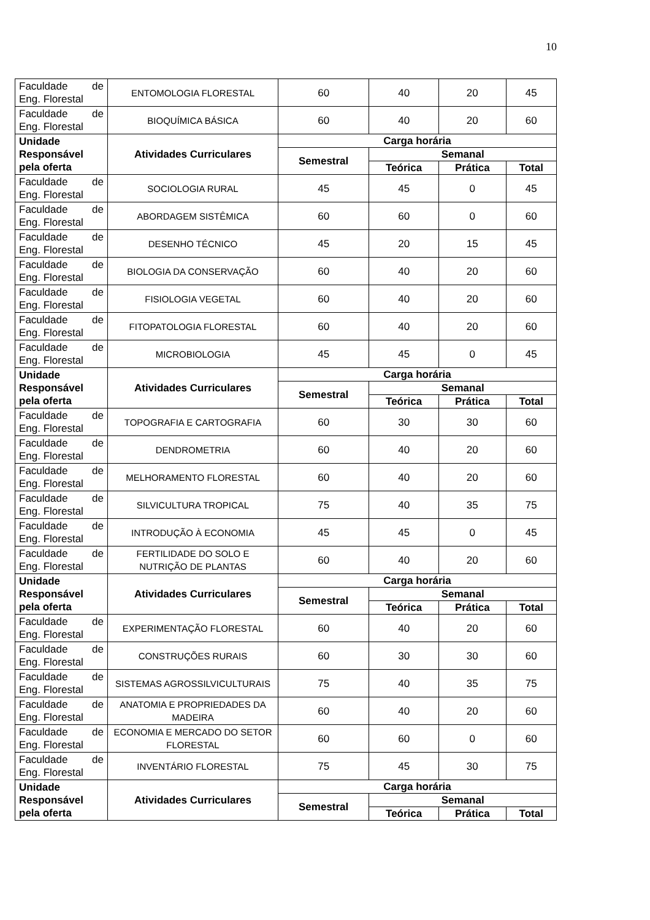10
| Faculdade de Eng. Florestal | ENTOMOLOGIA FLORESTAL | 60 | 40 | 20 | 45 |
| Faculdade de Eng. Florestal | BIOQUÍMICA BÁSICA | 60 | 40 | 20 | 60 |
| Unidade Responsável pela oferta | Atividades Curriculares | Carga horária | | | |
| | | Semestral | Semanal | | |
| | | | Teórica | Prática | Total |
| Faculdade de Eng. Florestal | SOCIOLOGIA RURAL | 45 | 45 | 0 | 45 |
| Faculdade de Eng. Florestal | ABORDAGEM SISTÊMICA | 60 | 60 | 0 | 60 |
| Faculdade de Eng. Florestal | DESENHO TÉCNICO | 45 | 20 | 15 | 45 |
| Faculdade de Eng. Florestal | BIOLOGIA DA CONSERVAÇÃO | 60 | 40 | 20 | 60 |
| Faculdade de Eng. Florestal | FISIOLOGIA VEGETAL | 60 | 40 | 20 | 60 |
| Faculdade de Eng. Florestal | FITOPATOLOGIA FLORESTAL | 60 | 40 | 20 | 60 |
| Faculdade de Eng. Florestal | MICROBIOLOGIA | 45 | 45 | 0 | 45 |
| Unidade Responsável pela oferta | Atividades Curriculares | Carga horária | | | |
| | | Semestral | Semanal | | |
| | | | Teórica | Prática | Total |
| Faculdade de Eng. Florestal | TOPOGRAFIA E CARTOGRAFIA | 60 | 30 | 30 | 60 |
| Faculdade de Eng. Florestal | DENDROMETRIA | 60 | 40 | 20 | 60 |
| Faculdade de Eng. Florestal | MELHORAMENTO FLORESTAL | 60 | 40 | 20 | 60 |
| Faculdade de Eng. Florestal | SILVICULTURA TROPICAL | 75 | 40 | 35 | 75 |
| Faculdade de Eng. Florestal | INTRODUÇÃO À ECONOMIA | 45 | 45 | 0 | 45 |
| Faculdade de Eng. Florestal | FERTILIDADE DO SOLO E NUTRIÇÃO DE PLANTAS | 60 | 40 | 20 | 60 |
| Unidade Responsável pela oferta | Atividades Curriculares | Carga horária | | | |
| | | Semestral | Semanal | | |
| | | | Teórica | Prática | Total |
| Faculdade de Eng. Florestal | EXPERIMENTAÇÃO FLORESTAL | 60 | 40 | 20 | 60 |
| Faculdade de Eng. Florestal | CONSTRUÇÕES RURAIS | 60 | 30 | 30 | 60 |
| Faculdade de Eng. Florestal | SISTEMAS AGROSSILVICULTURAIS | 75 | 40 | 35 | 75 |
| Faculdade de Eng. Florestal | ANATOMIA E PROPRIEDADES DA MADEIRA | 60 | 40 | 20 | 60 |
| Faculdade de Eng. Florestal | ECONOMIA E MERCADO DO SETOR FLORESTAL | 60 | 60 | 0 | 60 |
| Faculdade de Eng. Florestal | INVENTÁRIO FLORESTAL | 75 | 45 | 30 | 75 |
| Unidade Responsável pela oferta | Atividades Curriculares | Carga horária | | | |
| | | Semestral | Semanal | | |
| | | | Teórica | Prática | Total |